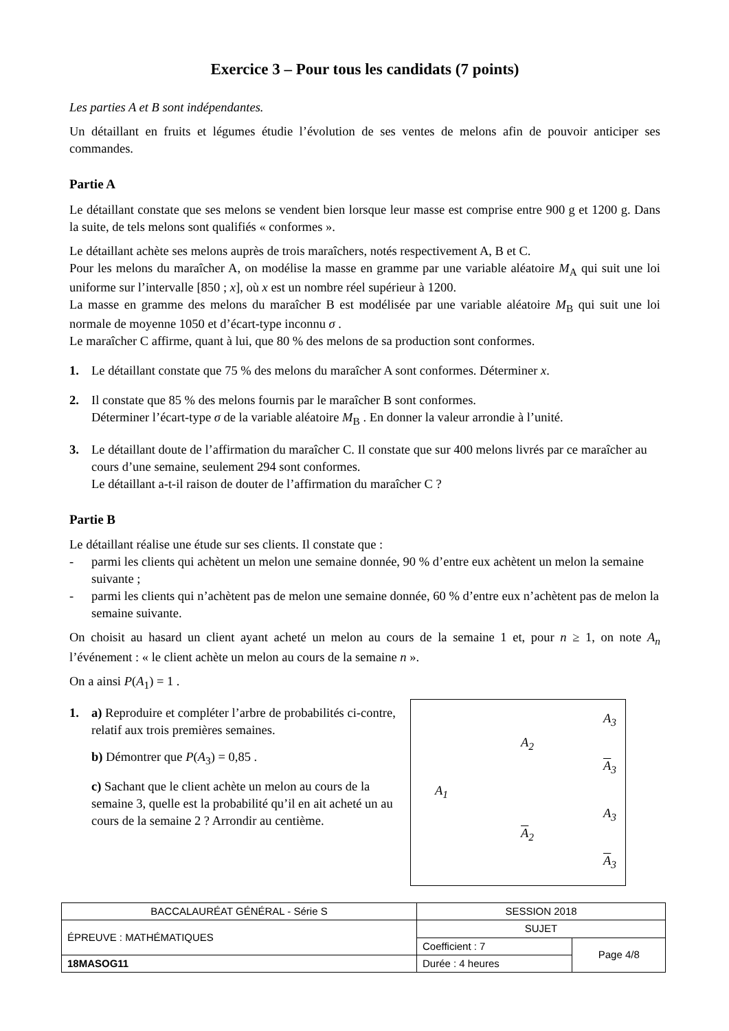Exercice 3 – Pour tous les candidats (7 points)
Les parties A et B sont indépendantes.
Un détaillant en fruits et légumes étudie l’évolution de ses ventes de melons afin de pouvoir anticiper ses commandes.
Partie A
Le détaillant constate que ses melons se vendent bien lorsque leur masse est comprise entre 900 g et 1200 g. Dans la suite, de tels melons sont qualifiés « conformes ».
Le détaillant achète ses melons auprès de trois maraîchers, notés respectivement A, B et C.
Pour les melons du maraîcher A, on modélise la masse en gramme par une variable aléatoire M<sub>A</sub> qui suit une loi uniforme sur l’intervalle [850 ; x], où x est un nombre réel supérieur à 1200.
La masse en gramme des melons du maraîcher B est modélisée par une variable aléatoire M<sub>B</sub> qui suit une loi normale de moyenne 1050 et d’écart-type inconnu σ .
Le maraîcher C affirme, quant à lui, que 80 % des melons de sa production sont conformes.
1. Le détaillant constate que 75 % des melons du maraîcher A sont conformes. Déterminer x.
2. Il constate que 85 % des melons fournis par le maraîcher B sont conformes.
Déterminer l’écart-type σ de la variable aléatoire M<sub>B</sub> . En donner la valeur arrondie à l’unité.
3. Le détaillant doute de l’affirmation du maraîcher C. Il constate que sur 400 melons livrés par ce maraîcher au cours d’une semaine, seulement 294 sont conformes.
Le détaillant a-t-il raison de douter de l’affirmation du maraîcher C ?
Partie B
Le détaillant réalise une étude sur ses clients. Il constate que :
- parmi les clients qui achètent un melon une semaine donnée, 90 % d’entre eux achètent un melon la semaine suivante ;
- parmi les clients qui n’achètent pas de melon une semaine donnée, 60 % d’entre eux n’achètent pas de melon la semaine suivante.
On choisit au hasard un client ayant acheté un melon au cours de la semaine 1 et, pour n ≥ 1, on note A<sub>n</sub> l’événement : « le client achète un melon au cours de la semaine n ».
On a ainsi P(A<sub>1</sub>) = 1 .
1. a) Reproduire et compléter l’arbre de probabilités ci-contre, relatif aux trois premières semaines.
b) Démontrer que P(A<sub>3</sub>) = 0,85 .
c) Sachant que le client achète un melon au cours de la semaine 3, quelle est la probabilité qu’il en ait acheté un au cours de la semaine 2 ? Arrondir au centième.
A<sub>1</sub>
A<sub>2</sub>
A<sub>2</sub>
A<sub>3</sub>
A<sub>3</sub>
A<sub>3</sub>
A<sub>3</sub>
| BACCALAURÉAT GÉNÉRAL - Série S | SESSION 2018 | |
| ÉPREUVE : MATHÉMATIQUES | SUJET | |
| | Coefficient : 7 | Page 4/8 |
| 18MASOG11 | Durée : 4 heures | |